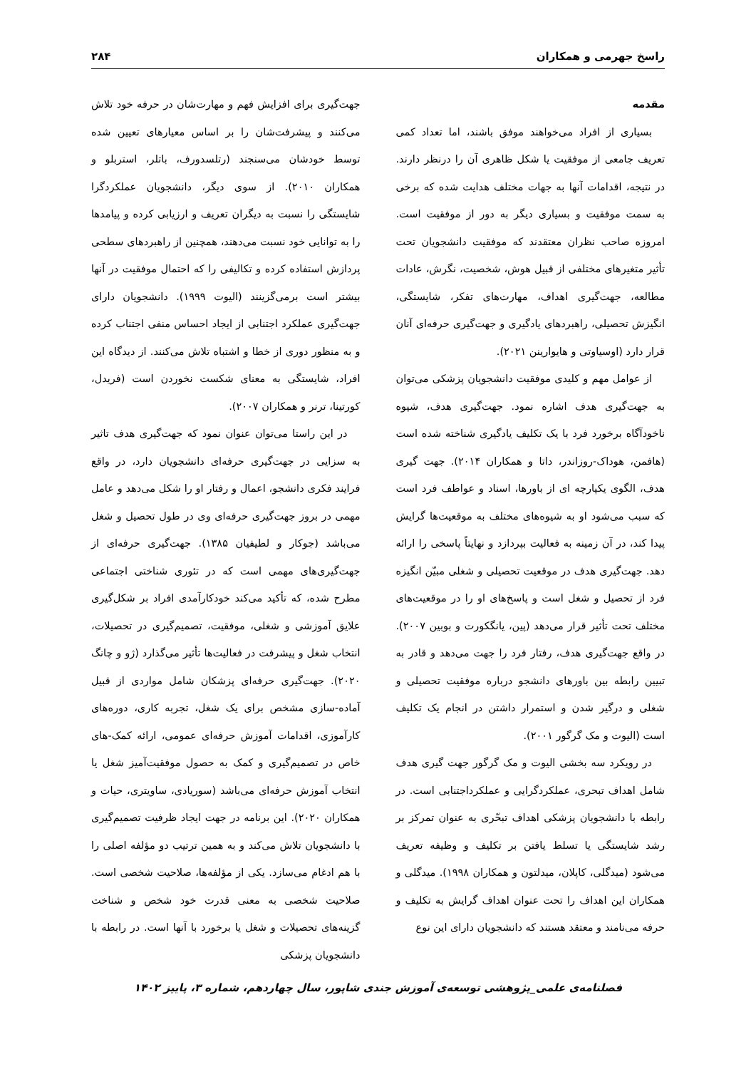راسخ جهرمی و همکاران ۲۸۴
مقدمه
بسیاری از افراد می‌خواهند موفق باشند، اما تعداد کمی تعریف جامعی از موفقیت یا شکل ظاهری آن را درنظر دارند. در نتیجه، اقدامات آنها به جهات مختلف هدایت شده که برخی به سمت موفقیت و بسیاری دیگر به دور از موفقیت است. امروزه صاحب نظران معتقدند که موفقیت دانشجویان تحت تأثیر متغیرهای مختلفی از قبیل هوش، شخصیت، نگرش، عادات مطالعه، جهت‌گیری اهداف، مهارت‌های تفکر، شایستگی، انگیزش تحصیلی، راهبردهای یادگیری و جهت‌گیری حرفه‌ای آنان قرار دارد (اوسیاوتی و هایوارینن ۲۰۲۱).
از عوامل مهم و کلیدی موفقیت دانشجویان پزشکی می‌توان به جهت‌گیری هدف اشاره نمود. جهت‌گیری هدف، شیوه ناخودآگاه برخورد فرد با یک تکلیف یادگیری شناخته شده است (هافمن، هوداک-روزاندر، داتا و همکاران ۲۰۱۴). جهت گیری هدف، الگوی یکپارچه ای از باورها، اسناد و عواطف فرد است که سبب می‌شود او به شیوه‌های مختلف به موقعیت‌ها گرایش پیدا کند، در آن زمینه به فعالیت بپردازد و نهایتاً پاسخی را ارائه دهد. جهت‌گیری هدف در موقعیت تحصیلی و شغلی مبیّن انگیزه فرد از تحصیل و شغل است و پاسخ‌های او را در موقعیت‌های مختلف تحت تأثیر قرار می‌دهد (پین، یانگکورت و بوبین ۲۰۰۷). در واقع جهت‌گیری هدف، رفتار فرد را جهت می‌دهد و قادر به تبیین رابطه بین باورهای دانشجو درباره موفقیت تحصیلی و شغلی و درگیر شدن و استمرار داشتن در انجام یک تکلیف است (الیوت و مک گرگور ۲۰۰۱).
در رویکرد سه بخشی الیوت و مک گرگور جهت گیری هدف شامل اهداف تبحری، عملکردگرایی و عملکرداجتنابی است. در رابطه با دانشجویان پزشکی اهداف تبحّری به عنوان تمرکز بر رشد شایستگی یا تسلط یافتن بر تکلیف و وظیفه تعریف می‌شود (میدگلی، کاپلان، میدلتون و همکاران ۱۹۹۸). میدگلی و همکاران این اهداف را تحت عنوان اهداف گرایش به تکلیف و حرفه می‌نامند و معتقد هستند که دانشجویان دارای این نوع
جهت‌گیری برای افزایش فهم و مهارت‌شان در حرفه خود تلاش می‌کنند و پیشرفت‌شان را بر اساس معیارهای تعیین شده توسط خودشان می‌سنجند (رتلسدورف، باتلر، استربلو و همکاران ۲۰۱۰). از سوی دیگر، دانشجویان عملکردگرا شایستگی را نسبت به دیگران تعریف و ارزیابی کرده و پیامدها را به توانایی خود نسبت می‌دهند، همچنین از راهبردهای سطحی پردازش استفاده کرده و تکالیفی را که احتمال موفقیت در آنها بیشتر است برمی‌گزینند (الیوت ۱۹۹۹). دانشجویان دارای جهت‌گیری عملکرد اجتنابی از ایجاد احساس منفی اجتناب کرده و به منظور دوری از خطا و اشتباه تلاش می‌کنند. از دیدگاه این افراد، شایستگی به معنای شکست نخوردن است (فریدل، کورتینا، ترنر و همکاران ۲۰۰۷).
در این راستا می‌توان عنوان نمود که جهت‌گیری هدف تاثیر به سزایی در جهت‌گیری حرفه‌ای دانشجویان دارد، در واقع فرایند فکری دانشجو، اعمال و رفتار او را شکل می‌دهد و عامل مهمی در بروز جهت‌گیری حرفه‌ای وی در طول تحصیل و شغل می‌باشد (جوکار و لطیفیان ۱۳۸۵). جهت‌گیری حرفه‌ای از جهت‌گیری‌های مهمی است که در تئوری شناختی اجتماعی مطرح شده، که تأکید می‌کند خودکارآمدی افراد بر شکل‌گیری علایق آموزشی و شغلی، موفقیت، تصمیم‌گیری در تحصیلات، انتخاب شغل و پیشرفت در فعالیت‌ها تأثیر می‌گذارد (ژو و چانگ ۲۰۲۰). جهت‌گیری حرفه‌ای پزشکان شامل مواردی از قبیل آماده-سازی مشخص برای یک شغل، تجربه کاری، دوره‌های کارآموزی، اقدامات آموزش حرفه‌ای عمومی، ارائه کمک-های خاص در تصمیم‌گیری و کمک به حصول موفقیت‌آمیز شغل یا انتخاب آموزش حرفه‌ای می‌باشد (سوریادی، ساویتری، حیات و همکاران ۲۰۲۰). این برنامه در جهت ایجاد ظرفیت تصمیم‌گیری با دانشجویان تلاش می‌کند و به همین ترتیب دو مؤلفه اصلی را با هم ادغام می‌سازد. یکی از مؤلفه‌ها، صلاحیت شخصی است. صلاحیت شخصی به معنی قدرت خود شخص و شناخت گزینه‌های تحصیلات و شغل یا برخورد با آنها است. در رابطه با دانشجویان پزشکی
فصلنامه‌ی علمی_پژوهشی توسعه‌ی آموزش جندی شاپور، سال چهاردهم، شماره ۳، پاییز ۱۴۰۲